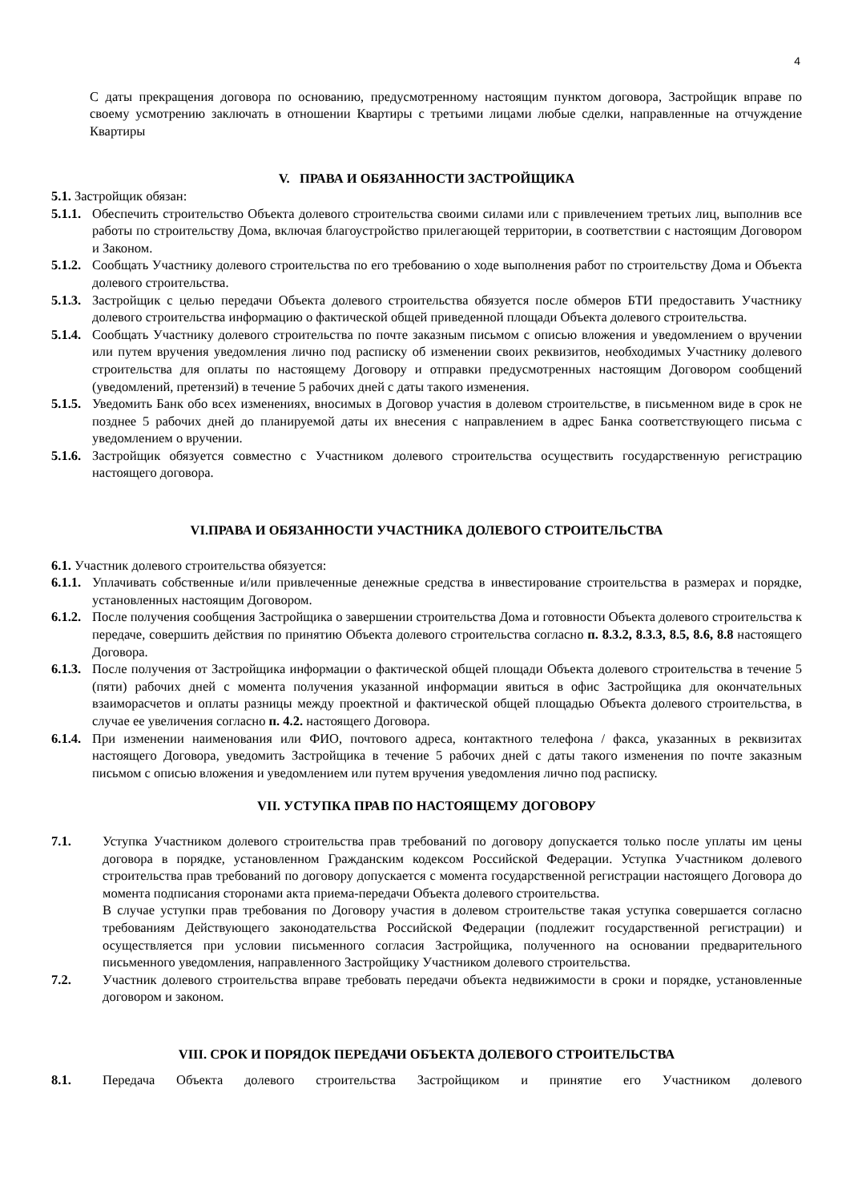4
С даты прекращения договора по основанию, предусмотренному настоящим пунктом договора, Застройщик вправе по своему усмотрению заключать в отношении Квартиры с третьими лицами любые сделки, направленные на отчуждение Квартиры
V. ПРАВА И ОБЯЗАННОСТИ ЗАСТРОЙЩИКА
5.1. Застройщик обязан:
5.1.1. Обеспечить строительство Объекта долевого строительства своими силами или с привлечением третьих лиц, выполнив все работы по строительству Дома, включая благоустройство прилегающей территории, в соответствии с настоящим Договором и Законом.
5.1.2. Сообщать Участнику долевого строительства по его требованию о ходе выполнения работ по строительству Дома и Объекта долевого строительства.
5.1.3. Застройщик с целью передачи Объекта долевого строительства обязуется после обмеров БТИ предоставить Участнику долевого строительства информацию о фактической общей приведенной площади Объекта долевого строительства.
5.1.4. Сообщать Участнику долевого строительства по почте заказным письмом с описью вложения и уведомлением о вручении или путем вручения уведомления лично под расписку об изменении своих реквизитов, необходимых Участнику долевого строительства для оплаты по настоящему Договору и отправки предусмотренных настоящим Договором сообщений (уведомлений, претензий) в течение 5 рабочих дней с даты такого изменения.
5.1.5. Уведомить Банк обо всех изменениях, вносимых в Договор участия в долевом строительстве, в письменном виде в срок не позднее 5 рабочих дней до планируемой даты их внесения с направлением в адрес Банка соответствующего письма с уведомлением о вручении.
5.1.6. Застройщик обязуется совместно с Участником долевого строительства осуществить государственную регистрацию настоящего договора.
VI.ПРАВА И ОБЯЗАННОСТИ УЧАСТНИКА ДОЛЕВОГО СТРОИТЕЛЬСТВА
6.1. Участник долевого строительства обязуется:
6.1.1. Уплачивать собственные и/или привлеченные денежные средства в инвестирование строительства в размерах и порядке, установленных настоящим Договором.
6.1.2. После получения сообщения Застройщика о завершении строительства Дома и готовности Объекта долевого строительства к передаче, совершить действия по принятию Объекта долевого строительства согласно п. 8.3.2, 8.3.3, 8.5, 8.6, 8.8 настоящего Договора.
6.1.3. После получения от Застройщика информации о фактической общей площади Объекта долевого строительства в течение 5 (пяти) рабочих дней с момента получения указанной информации явиться в офис Застройщика для окончательных взаиморасчетов и оплаты разницы между проектной и фактической общей площадью Объекта долевого строительства, в случае ее увеличения согласно п. 4.2. настоящего Договора.
6.1.4. При изменении наименования или ФИО, почтового адреса, контактного телефона / факса, указанных в реквизитах настоящего Договора, уведомить Застройщика в течение 5 рабочих дней с даты такого изменения по почте заказным письмом с описью вложения и уведомлением или путем вручения уведомления лично под расписку.
VII. УСТУПКА ПРАВ ПО НАСТОЯЩЕМУ ДОГОВОРУ
7.1. Уступка Участником долевого строительства прав требований по договору допускается только после уплаты им цены договора в порядке, установленном Гражданским кодексом Российской Федерации. Уступка Участником долевого строительства прав требований по договору допускается с момента государственной регистрации настоящего Договора до момента подписания сторонами акта приема-передачи Объекта долевого строительства.
В случае уступки прав требования по Договору участия в долевом строительстве такая уступка совершается согласно требованиям Действующего законодательства Российской Федерации (подлежит государственной регистрации) и осуществляется при условии письменного согласия Застройщика, полученного на основании предварительного письменного уведомления, направленного Застройщику Участником долевого строительства.
7.2. Участник долевого строительства вправе требовать передачи объекта недвижимости в сроки и порядке, установленные договором и законом.
VIII. СРОК И ПОРЯДОК ПЕРЕДАЧИ ОБЪЕКТА ДОЛЕВОГО СТРОИТЕЛЬСТВА
8.1. Передача Объекта долевого строительства Застройщиком и принятие его Участником долевого